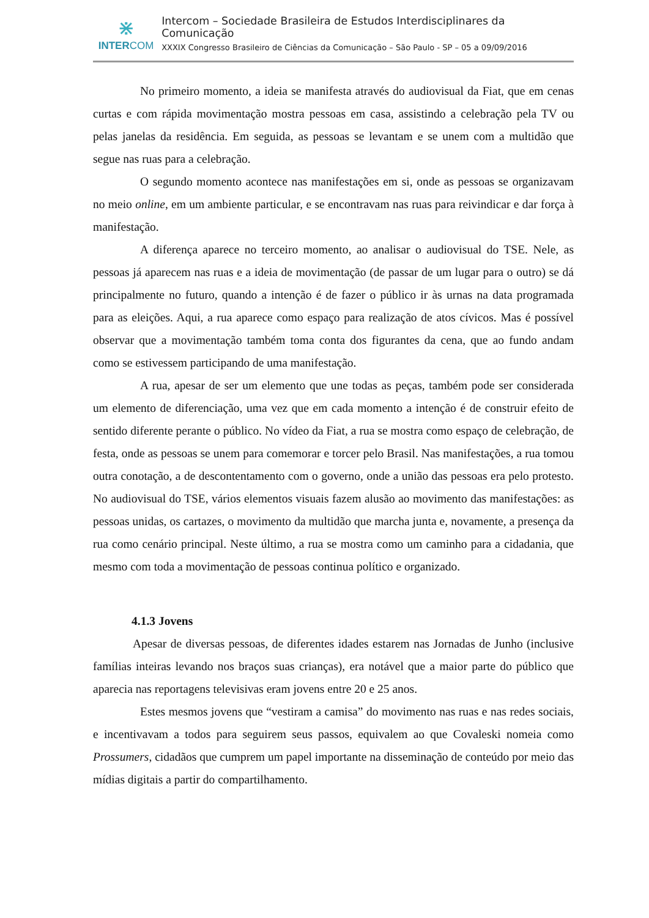⋇
INTERCOM
Intercom – Sociedade Brasileira de Estudos Interdisciplinares da Comunicação
XXXIX Congresso Brasileiro de Ciências da Comunicação – São Paulo - SP – 05 a 09/09/2016
No primeiro momento, a ideia se manifesta através do audiovisual da Fiat, que em cenas curtas e com rápida movimentação mostra pessoas em casa, assistindo a celebração pela TV ou pelas janelas da residência. Em seguida, as pessoas se levantam e se unem com a multidão que segue nas ruas para a celebração.
O segundo momento acontece nas manifestações em si, onde as pessoas se organizavam no meio online, em um ambiente particular, e se encontravam nas ruas para reivindicar e dar força à manifestação.
A diferença aparece no terceiro momento, ao analisar o audiovisual do TSE. Nele, as pessoas já aparecem nas ruas e a ideia de movimentação (de passar de um lugar para o outro) se dá principalmente no futuro, quando a intenção é de fazer o público ir às urnas na data programada para as eleições. Aqui, a rua aparece como espaço para realização de atos cívicos. Mas é possível observar que a movimentação também toma conta dos figurantes da cena, que ao fundo andam como se estivessem participando de uma manifestação.
A rua, apesar de ser um elemento que une todas as peças, também pode ser considerada um elemento de diferenciação, uma vez que em cada momento a intenção é de construir efeito de sentido diferente perante o público. No vídeo da Fiat, a rua se mostra como espaço de celebração, de festa, onde as pessoas se unem para comemorar e torcer pelo Brasil. Nas manifestações, a rua tomou outra conotação, a de descontentamento com o governo, onde a união das pessoas era pelo protesto. No audiovisual do TSE, vários elementos visuais fazem alusão ao movimento das manifestações: as pessoas unidas, os cartazes, o movimento da multidão que marcha junta e, novamente, a presença da rua como cenário principal. Neste último, a rua se mostra como um caminho para a cidadania, que mesmo com toda a movimentação de pessoas continua político e organizado.
4.1.3 Jovens
Apesar de diversas pessoas, de diferentes idades estarem nas Jornadas de Junho (inclusive famílias inteiras levando nos braços suas crianças), era notável que a maior parte do público que aparecia nas reportagens televisivas eram jovens entre 20 e 25 anos.
Estes mesmos jovens que “vestiram a camisa” do movimento nas ruas e nas redes sociais, e incentivavam a todos para seguirem seus passos, equivalem ao que Covaleski nomeia como Prossumers, cidadãos que cumprem um papel importante na disseminação de conteúdo por meio das mídias digitais a partir do compartilhamento.